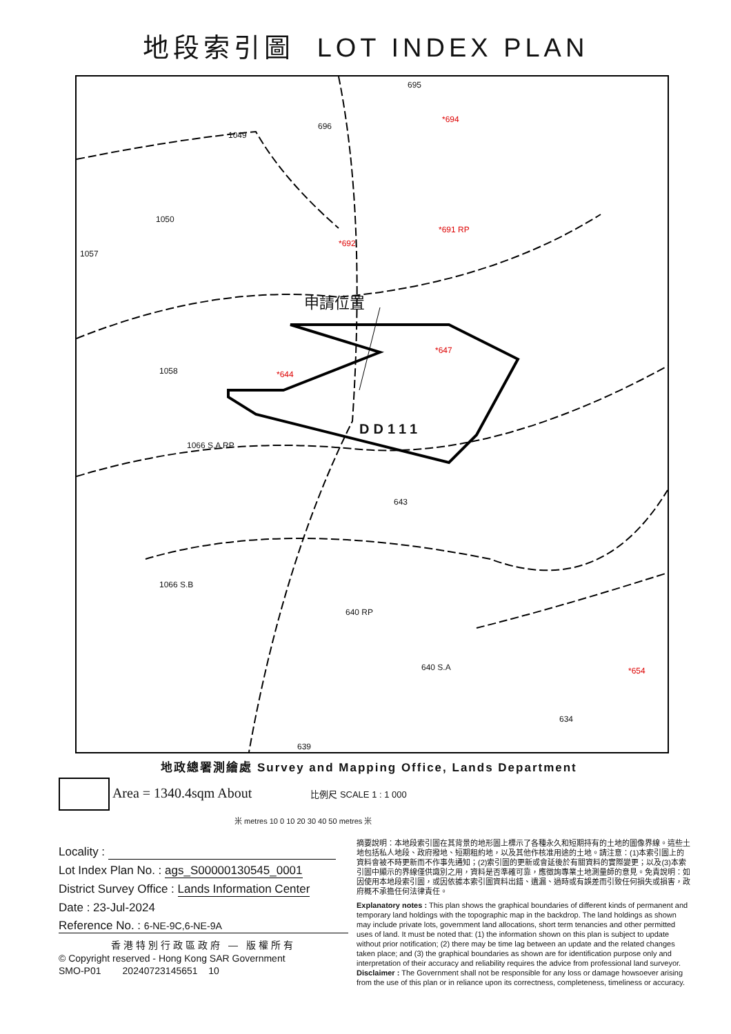地段索引圖 LOT INDEX PLAN
申請位置
DD111
696
1049
695
1050
1057
1058
1066 S.A RP
1066 S.B
643
640 RP
640 S.A
639
*644
*647
*692
*691 RP
*654
*694
634
地政總署測繪處 Survey and Mapping Office, Lands Department
Area = 1340.4sqm About 比例尺 SCALE 1 : 1 000
米 metres 10 0 10 20 30 40 50 metres 米
Locality :
Lot Index Plan No. : ags_S00000130545_0001
District Survey Office : Lands Information Center
Date : 23-Jul-2024
Reference No. : 6-NE-9C,6-NE-9A
香港特別行政區政府 — 版權所有
© Copyright reserved - Hong Kong SAR Government
SMO-P01 20240723145651 10
摘要說明：本地段索引圖在其背景的地形圖上標示了各種永久和短期持有的土地的圖像界線。這些土地包括私人地段、政府撥地、短期租約地，以及其他作核准用途的土地。請注意：(1)本索引圖上的資料會被不時更新而不作事先通知；(2)索引圖的更新或會延後於有關資料的實際變更；以及(3)本索引圖中顯示的界線僅供識別之用，資料是否準確可靠，應徵詢專業土地測量師的意見。免責說明：如因使用本地段索引圖，或因依據本索引圖資料出錯、遺漏、過時或有誤差而引致任何損失或損害，政府概不承擔任何法律責任。
Explanatory notes : This plan shows the graphical boundaries of different kinds of permanent and temporary land holdings with the topographic map in the backdrop. The land holdings as shown may include private lots, government land allocations, short term tenancies and other permitted uses of land. It must be noted that: (1) the information shown on this plan is subject to update without prior notification; (2) there may be time lag between an update and the related changes taken place; and (3) the graphical boundaries as shown are for identification purpose only and interpretation of their accuracy and reliability requires the advice from professional land surveyor. Disclaimer : The Government shall not be responsible for any loss or damage howsoever arising from the use of this plan or in reliance upon its correctness, completeness, timeliness or accuracy.